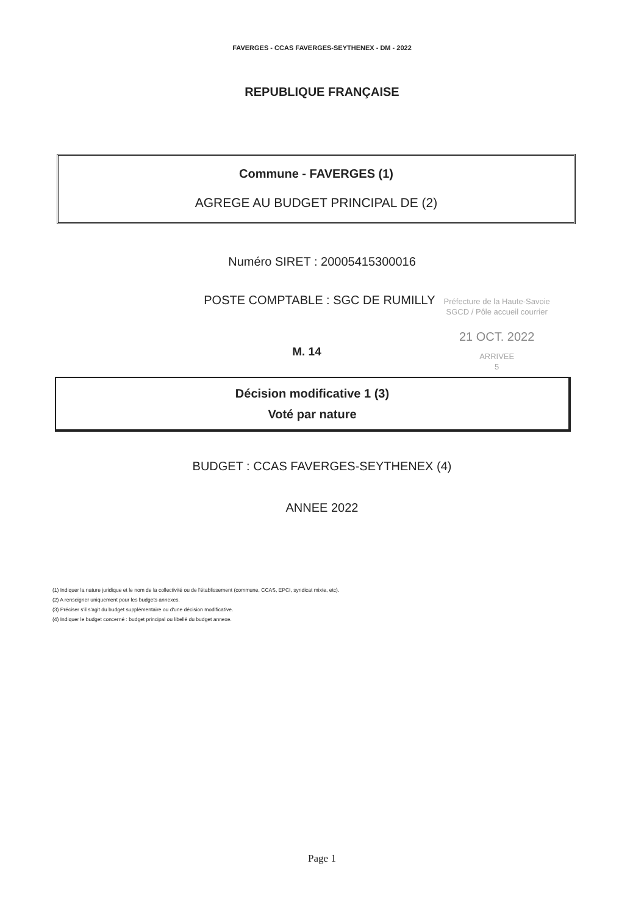FAVERGES - CCAS FAVERGES-SEYTHENEX - DM - 2022
REPUBLIQUE FRANÇAISE
Commune - FAVERGES (1)
AGREGE AU BUDGET PRINCIPAL DE (2)
Numéro SIRET : 20005415300016
POSTE COMPTABLE : SGC DE RUMILLY
Préfecture de la Haute-Savoie
SGCD / Pôle accueil courrier
21 OCT. 2022
ARRIVEE
5
M. 14
Décision modificative 1 (3)
Voté par nature
BUDGET : CCAS FAVERGES-SEYTHENEX (4)
ANNEE 2022
(1) Indiquer la nature juridique et le nom de la collectivité ou de l'établissement (commune, CCAS, EPCI, syndicat mixte, etc).
(2) A renseigner uniquement pour les budgets annexes.
(3) Préciser s'il s'agit du budget supplémentaire ou d'une décision modificative.
(4) Indiquer le budget concerné : budget principal ou libellé du budget annexe.
Page 1